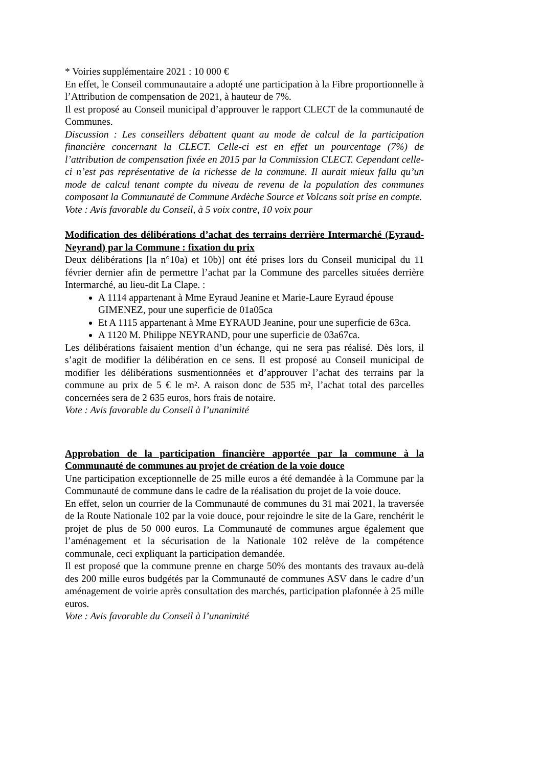* Voiries supplémentaire 2021 : 10 000 €
En effet, le Conseil communautaire a adopté une participation à la Fibre proportionnelle à l’Attribution de compensation de 2021, à hauteur de 7%.
Il est proposé au Conseil municipal d’approuver le rapport CLECT de la communauté de Communes.
Discussion : Les conseillers débattent quant au mode de calcul de la participation financière concernant la CLECT. Celle-ci est en effet un pourcentage (7%) de l’attribution de compensation fixée en 2015 par la Commission CLECT. Cependant celle-ci n’est pas représentative de la richesse de la commune. Il aurait mieux fallu qu’un mode de calcul tenant compte du niveau de revenu de la population des communes composant la Communauté de Commune Ardèche Source et Volcans soit prise en compte.
Vote : Avis favorable du Conseil, à 5 voix contre, 10 voix pour
Modification des délibérations d’achat des terrains derrière Intermarché (Eyraud-Neyrand) par la Commune : fixation du prix
Deux délibérations [la n°10a) et 10b)] ont été prises lors du Conseil municipal du 11 février dernier afin de permettre l’achat par la Commune des parcelles situées derrière Intermarché, au lieu-dit La Clape. :
A 1114 appartenant à Mme Eyraud Jeanine et Marie-Laure Eyraud épouse GIMENEZ, pour une superficie de 01a05ca
Et A 1115 appartenant à Mme EYRAUD Jeanine, pour une superficie de 63ca.
A 1120 M. Philippe NEYRAND, pour une superficie de 03a67ca.
Les délibérations faisaient mention d’un échange, qui ne sera pas réalisé. Dès lors, il s’agit de modifier la délibération en ce sens. Il est proposé au Conseil municipal de modifier les délibérations susmentionnées et d’approuver l’achat des terrains par la commune au prix de 5 € le m². A raison donc de 535 m², l’achat total des parcelles concernées sera de 2 635 euros, hors frais de notaire.
Vote : Avis favorable du Conseil à l’unanimité
Approbation de la participation financière apportée par la commune à la Communauté de communes au projet de création de la voie douce
Une participation exceptionnelle de 25 mille euros a été demandée à la Commune par la Communauté de commune dans le cadre de la réalisation du projet de la voie douce.
En effet, selon un courrier de la Communauté de communes du 31 mai 2021, la traversée de la Route Nationale 102 par la voie douce, pour rejoindre le site de la Gare, renchérit le projet de plus de 50 000 euros. La Communauté de communes argue également que l’aménagement et la sécurisation de la Nationale 102 relève de la compétence communale, ceci expliquant la participation demandée.
Il est proposé que la commune prenne en charge 50% des montants des travaux au-delà des 200 mille euros budgétés par la Communauté de communes ASV dans le cadre d’un aménagement de voirie après consultation des marchés, participation plafonnée à 25 mille euros.
Vote : Avis favorable du Conseil à l’unanimité